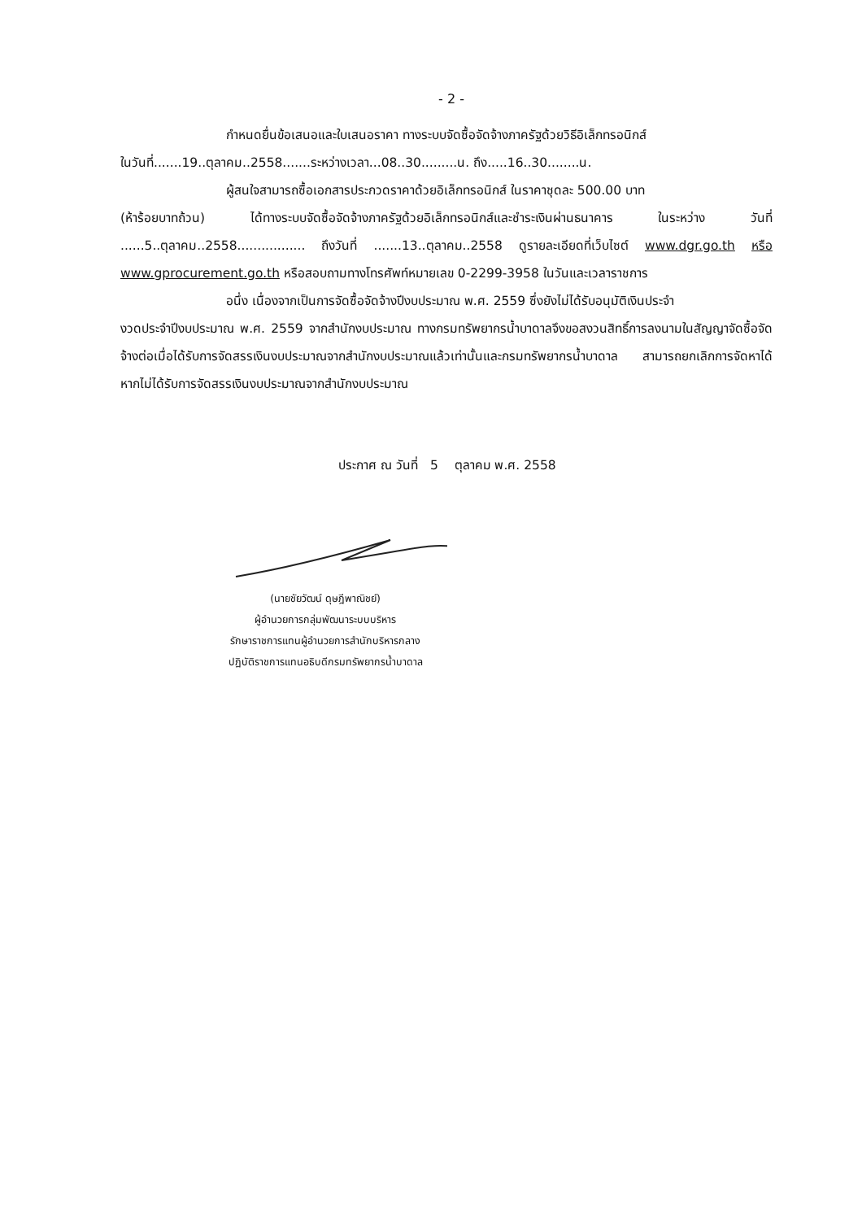- 2 -
กำหนดยื่นข้อเสนอและใบเสนอราคา ทางระบบจัดซื้อจัดจ้างภาครัฐด้วยวิธีอิเล็กทรอนิกส์
ในวันที่.......19..ตุลาคม..2558.......ระหว่างเวลา...08..30.........น. ถึง.....16..30........น.
ผู้สนใจสามารถซื้อเอกสารประกวดราคาด้วยอิเล็กทรอนิกส์ ในราคาชุดละ 500.00 บาท
(ห้าร้อยบาทถ้วน) ได้ทางระบบจัดซื้อจัดจ้างภาครัฐด้วยอิเล็กทรอนิกส์และชำระเงินผ่านธนาคาร ในระหว่าง วันที่ ......5..ตุลาคม..2558................. ถึงวันที่ .......13..ตุลาคม..2558 ดูรายละเอียดที่เว็บไซต์ www.dgr.go.th หรือ www.gprocurement.go.th หรือสอบถามทางโทรศัพท์หมายเลข 0-2299-3958 ในวันและเวลาราชการ
อนึ่ง เนื่องจากเป็นการจัดซื้อจัดจ้างปีงบประมาณ พ.ศ. 2559 ซึ่งยังไม่ได้รับอนุมัติเงินประจำ
งวดประจำปีงบประมาณ พ.ศ. 2559 จากสำนักงบประมาณ ทางกรมทรัพยากรน้ำบาดาลจึงขอสงวนสิทธิ์การลงนามในสัญญาจัดซื้อจัดจ้างต่อเมื่อได้รับการจัดสรรเงินงบประมาณจากสำนักงบประมาณแล้วเท่านั้นและกรมทรัพยากรน้ำบาดาล สามารถยกเลิกการจัดหาได้ หากไม่ได้รับการจัดสรรเงินงบประมาณจากสำนักงบประมาณ
ประกาศ ณ วันที่ 5 ตุลาคม พ.ศ. 2558
(นายชัยวัฒน์ ดุษฎีพาณิชย์)
ผู้อำนวยการกลุ่มพัฒนาระบบบริหาร
รักษาราชการแทนผู้อำนวยการสำนักบริหารกลาง
ปฏิบัติราชการแทนอธิบดีกรมทรัพยากรน้ำบาดาล